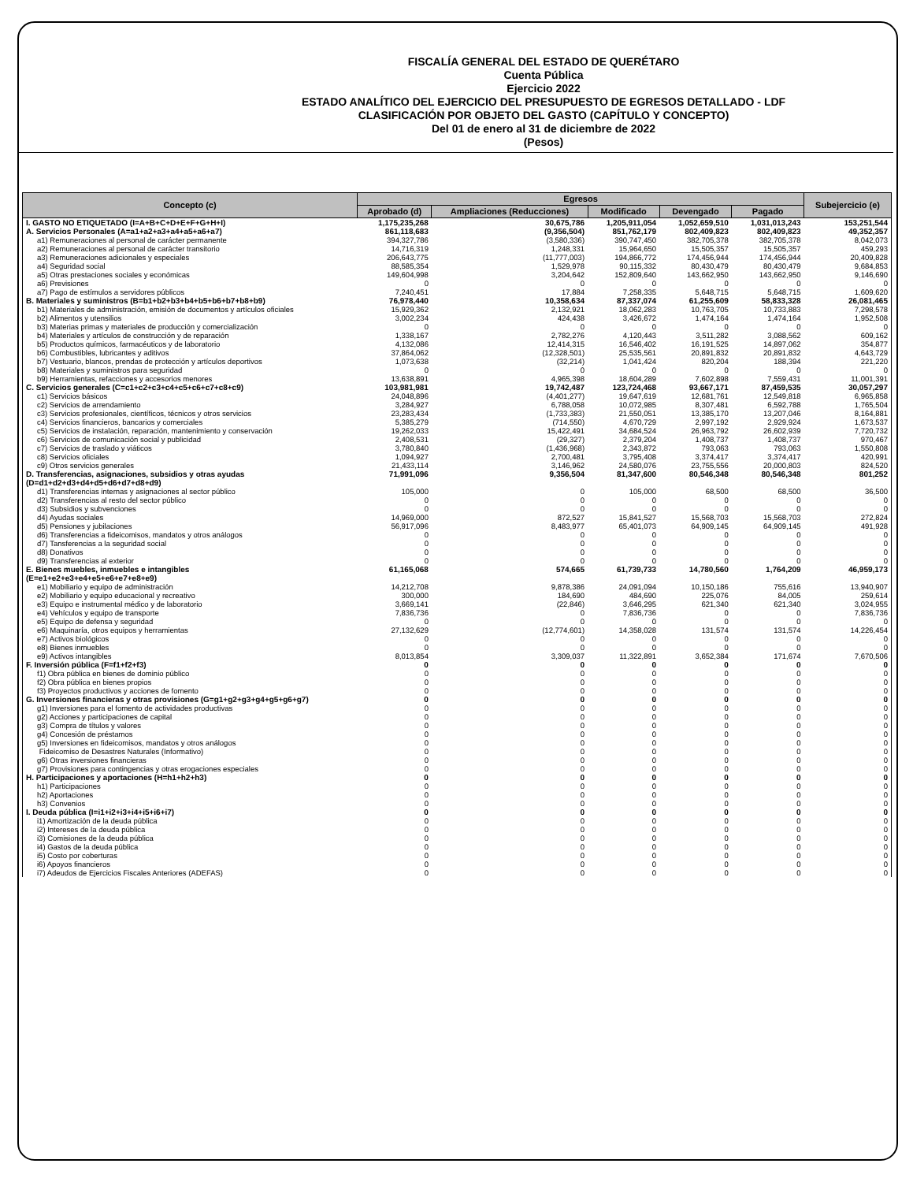FISCALÍA GENERAL DEL ESTADO DE QUERÉTARO
Cuenta Pública
Ejercicio 2022
ESTADO ANALÍTICO DEL EJERCICIO DEL PRESUPUESTO DE EGRESOS DETALLADO - LDF
CLASIFICACIÓN POR OBJETO DEL GASTO (CAPÍTULO Y CONCEPTO)
Del 01 de enero al 31 de diciembre de 2022
(Pesos)
| Concepto (c) | Egresos | | | | | Subejercicio (e) |
| --- | --- | --- | --- | --- | --- | --- |
| | Aprobado (d) | Ampliaciones (Reducciones) | Modificado | Devengado | Pagado | |
| I. GASTO NO ETIQUETADO (I=A+B+C+D+E+F+G+H+I) | 1,175,235,268 | 30,675,786 | 1,205,911,054 | 1,052,659,510 | 1,031,013,243 | 153,251,544 |
| A. Servicios Personales (A=a1+a2+a3+a4+a5+a6+a7) | 861,118,683 | (9,356,504) | 851,762,179 | 802,409,823 | 802,409,823 | 49,352,357 |
| a1) Remuneraciones al personal de carácter permanente | 394,327,786 | (3,580,336) | 390,747,450 | 382,705,378 | 382,705,378 | 8,042,073 |
| a2) Remuneraciones al personal de carácter transitorio | 14,716,319 | 1,248,331 | 15,964,650 | 15,505,357 | 15,505,357 | 459,293 |
| a3) Remuneraciones adicionales y especiales | 206,643,775 | (11,777,003) | 194,866,772 | 174,456,944 | 174,456,944 | 20,409,828 |
| a4) Seguridad social | 88,585,354 | 1,529,978 | 90,115,332 | 80,430,479 | 80,430,479 | 9,684,853 |
| a5) Otras prestaciones sociales y económicas | 149,604,998 | 3,204,642 | 152,809,640 | 143,662,950 | 143,662,950 | 9,146,690 |
| a6) Previsiones | 0 | 0 | 0 | 0 | 0 | 0 |
| a7) Pago de estímulos a servidores públicos | 7,240,451 | 17,884 | 7,258,335 | 5,648,715 | 5,648,715 | 1,609,620 |
| B. Materiales y suministros (B=b1+b2+b3+b4+b5+b6+b7+b8+b9) | 76,978,440 | 10,358,634 | 87,337,074 | 61,255,609 | 58,833,328 | 26,081,465 |
| b1) Materiales de administración, emisión de documentos y artículos oficiales | 15,929,362 | 2,132,921 | 18,062,283 | 10,763,705 | 10,733,883 | 7,298,578 |
| b2) Alimentos y utensilios | 3,002,234 | 424,438 | 3,426,672 | 1,474,164 | 1,474,164 | 1,952,508 |
| b3) Materias primas y materiales de producción y comercialización | 0 | 0 | 0 | 0 | 0 | 0 |
| b4) Materiales y artículos de construcción y de reparación | 1,338,167 | 2,782,276 | 4,120,443 | 3,511,282 | 3,088,562 | 609,162 |
| b5) Productos químicos, farmacéuticos y de laboratorio | 4,132,086 | 12,414,315 | 16,546,402 | 16,191,525 | 14,897,062 | 354,877 |
| b6) Combustibles, lubricantes y aditivos | 37,864,062 | (12,328,501) | 25,535,561 | 20,891,832 | 20,891,832 | 4,643,729 |
| b7) Vestuario, blancos, prendas de protección y artículos deportivos | 1,073,638 | (32,214) | 1,041,424 | 820,204 | 188,394 | 221,220 |
| b8) Materiales y suministros para seguridad | 0 | 0 | 0 | 0 | 0 | 0 |
| b9) Herramientas, refacciones y accesorios menores | 13,638,891 | 4,965,398 | 18,604,289 | 7,602,898 | 7,559,431 | 11,001,391 |
| C. Servicios generales (C=c1+c2+c3+c4+c5+c6+c7+c8+c9) | 103,981,981 | 19,742,487 | 123,724,468 | 93,667,171 | 87,459,535 | 30,057,297 |
| c1) Servicios básicos | 24,048,896 | (4,401,277) | 19,647,619 | 12,681,761 | 12,549,818 | 6,965,858 |
| c2) Servicios de arrendamiento | 3,284,927 | 6,788,058 | 10,072,985 | 8,307,481 | 6,592,788 | 1,765,504 |
| c3) Servicios profesionales, científicos, técnicos y otros servicios | 23,283,434 | (1,733,383) | 21,550,051 | 13,385,170 | 13,207,046 | 8,164,881 |
| c4) Servicios financieros, bancarios y comerciales | 5,385,279 | (714,550) | 4,670,729 | 2,997,192 | 2,929,924 | 1,673,537 |
| c5) Servicios de instalación, reparación, mantenimiento y conservación | 19,262,033 | 15,422,491 | 34,684,524 | 26,963,792 | 26,602,939 | 7,720,732 |
| c6) Servicios de comunicación social y publicidad | 2,408,531 | (29,327) | 2,379,204 | 1,408,737 | 1,408,737 | 970,467 |
| c7) Servicios de traslado y viáticos | 3,780,840 | (1,436,968) | 2,343,872 | 793,063 | 793,063 | 1,550,808 |
| c8) Servicios oficiales | 1,094,927 | 2,700,481 | 3,795,408 | 3,374,417 | 3,374,417 | 420,991 |
| c9) Otros servicios generales | 21,433,114 | 3,146,962 | 24,580,076 | 23,755,556 | 20,000,803 | 824,520 |
| D. Transferencias, asignaciones, subsidios y otras ayudas (D=d1+d2+d3+d4+d5+d6+d7+d8+d9) | 71,991,096 | 9,356,504 | 81,347,600 | 80,546,348 | 80,546,348 | 801,252 |
| d1) Transferencias internas y asignaciones al sector público | 105,000 | 0 | 105,000 | 68,500 | 68,500 | 36,500 |
| d2) Transferencias al resto del sector público | 0 | 0 | 0 | 0 | 0 | 0 |
| d3) Subsidios y subvenciones | 0 | 0 | 0 | 0 | 0 | 0 |
| d4) Ayudas sociales | 14,969,000 | 872,527 | 15,841,527 | 15,568,703 | 15,568,703 | 272,824 |
| d5) Pensiones y jubilaciones | 56,917,096 | 8,483,977 | 65,401,073 | 64,909,145 | 64,909,145 | 491,928 |
| d6) Transferencias a fideicomisos, mandatos y otros análogos | 0 | 0 | 0 | 0 | 0 | 0 |
| d7) Tansferencias a la seguridad social | 0 | 0 | 0 | 0 | 0 | 0 |
| d8) Donativos | 0 | 0 | 0 | 0 | 0 | 0 |
| d9) Transferencias al exterior | 0 | 0 | 0 | 0 | 0 | 0 |
| E. Bienes muebles, inmuebles e intangibles (E=e1+e2+e3+e4+e5+e6+e7+e8+e9) | 61,165,068 | 574,665 | 61,739,733 | 14,780,560 | 1,764,209 | 46,959,173 |
| e1) Mobiliario y equipo de administración | 14,212,708 | 9,878,386 | 24,091,094 | 10,150,186 | 755,616 | 13,940,907 |
| e2) Mobiliario y equipo educacional y recreativo | 300,000 | 184,690 | 484,690 | 225,076 | 84,005 | 259,614 |
| e3) Equipo e instrumental médico y de laboratorio | 3,669,141 | (22,846) | 3,646,295 | 621,340 | 621,340 | 3,024,955 |
| e4) Vehículos y equipo de transporte | 7,836,736 | 0 | 7,836,736 | 0 | 0 | 7,836,736 |
| e5) Equipo de defensa y seguridad | 0 | 0 | 0 | 0 | 0 | 0 |
| e6) Maquinaría, otros equipos y herramientas | 27,132,629 | (12,774,601) | 14,358,028 | 131,574 | 131,574 | 14,226,454 |
| e7) Activos biológicos | 0 | 0 | 0 | 0 | 0 | 0 |
| e8) Bienes inmuebles | 0 | 0 | 0 | 0 | 0 | 0 |
| e9) Activos intangibles | 8,013,854 | 3,309,037 | 11,322,891 | 3,652,384 | 171,674 | 7,670,506 |
| F. Inversión pública (F=f1+f2+f3) | 0 | 0 | 0 | 0 | 0 | 0 |
| f1) Obra pública en bienes de dominio público | 0 | 0 | 0 | 0 | 0 | 0 |
| f2) Obra pública en bienes propios | 0 | 0 | 0 | 0 | 0 | 0 |
| f3) Proyectos productivos y acciones de fomento | 0 | 0 | 0 | 0 | 0 | 0 |
| G. Inversiones financieras y otras provisiones (G=g1+g2+g3+g4+g5+g6+g7) | 0 | 0 | 0 | 0 | 0 | 0 |
| g1) Inversiones para el fomento de actividades productivas | 0 | 0 | 0 | 0 | 0 | 0 |
| g2) Acciones y participaciones de capital | 0 | 0 | 0 | 0 | 0 | 0 |
| g3) Compra de títulos y valores | 0 | 0 | 0 | 0 | 0 | 0 |
| g4) Concesión de préstamos | 0 | 0 | 0 | 0 | 0 | 0 |
| g5) Inversiones en fideicomisos, mandatos y otros análogos | 0 | 0 | 0 | 0 | 0 | 0 |
| Fideicomiso de Desastres Naturales (Informativo) | 0 | 0 | 0 | 0 | 0 | 0 |
| g6) Otras inversiones financieras | 0 | 0 | 0 | 0 | 0 | 0 |
| g7) Provisiones para contingencias y otras erogaciones especiales | 0 | 0 | 0 | 0 | 0 | 0 |
| H. Participaciones y aportaciones (H=h1+h2+h3) | 0 | 0 | 0 | 0 | 0 | 0 |
| h1) Participaciones | 0 | 0 | 0 | 0 | 0 | 0 |
| h2) Aportaciones | 0 | 0 | 0 | 0 | 0 | 0 |
| h3) Convenios | 0 | 0 | 0 | 0 | 0 | 0 |
| I. Deuda pública (I=i1+i2+i3+i4+i5+i6+i7) | 0 | 0 | 0 | 0 | 0 | 0 |
| i1) Amortización de la deuda pública | 0 | 0 | 0 | 0 | 0 | 0 |
| i2) Intereses de la deuda pública | 0 | 0 | 0 | 0 | 0 | 0 |
| i3) Comisiones de la deuda pública | 0 | 0 | 0 | 0 | 0 | 0 |
| i4) Gastos de la deuda pública | 0 | 0 | 0 | 0 | 0 | 0 |
| i5) Costo por coberturas | 0 | 0 | 0 | 0 | 0 | 0 |
| i6) Apoyos financieros | 0 | 0 | 0 | 0 | 0 | 0 |
| i7) Adeudos de Ejercicios Fiscales Anteriores (ADEFAS) | 0 | 0 | 0 | 0 | 0 | 0 |